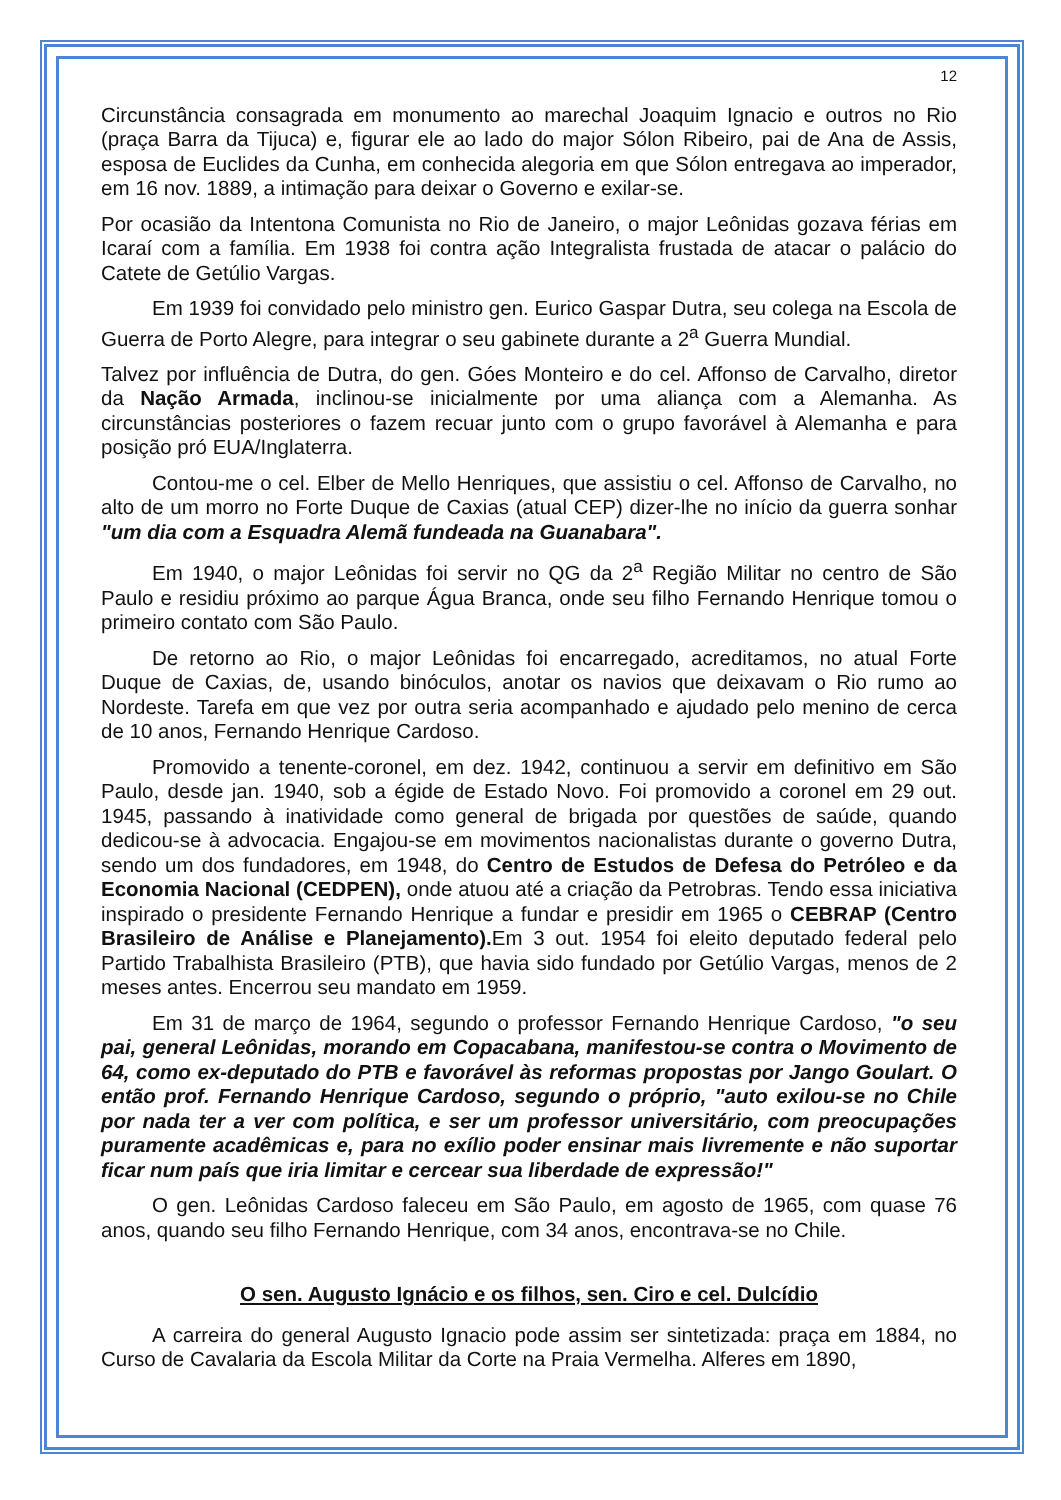12
Circunstância consagrada em monumento ao marechal Joaquim Ignacio e outros no Rio (praça Barra da Tijuca) e, figurar ele ao lado do major Sólon Ribeiro, pai de Ana de Assis, esposa de Euclides da Cunha, em conhecida alegoria em que Sólon entregava ao imperador, em 16 nov. 1889, a intimação para deixar o Governo e exilar-se.
Por ocasião da Intentona Comunista no Rio de Janeiro, o major Leônidas gozava férias em Icaraí com a família. Em 1938 foi contra ação Integralista frustada de atacar o palácio do Catete de Getúlio Vargas.
Em 1939 foi convidado pelo ministro gen. Eurico Gaspar Dutra, seu colega na Escola de Guerra de Porto Alegre, para integrar o seu gabinete durante a 2<sup>a</sup> Guerra Mundial.
Talvez por influência de Dutra, do gen. Góes Monteiro e do cel. Affonso de Carvalho, diretor da Nação Armada, inclinou-se inicialmente por uma aliança com a Alemanha. As circunstâncias posteriores o fazem recuar junto com o grupo favorável à Alemanha e para posição pró EUA/Inglaterra.
Contou-me o cel. Elber de Mello Henriques, que assistiu o cel. Affonso de Carvalho, no alto de um morro no Forte Duque de Caxias (atual CEP) dizer-lhe no início da guerra sonhar "um dia com a Esquadra Alemã fundeada na Guanabara".
Em 1940, o major Leônidas foi servir no QG da 2<sup>a</sup> Região Militar no centro de São Paulo e residiu próximo ao parque Água Branca, onde seu filho Fernando Henrique tomou o primeiro contato com São Paulo.
De retorno ao Rio, o major Leônidas foi encarregado, acreditamos, no atual Forte Duque de Caxias, de, usando binóculos, anotar os navios que deixavam o Rio rumo ao Nordeste. Tarefa em que vez por outra seria acompanhado e ajudado pelo menino de cerca de 10 anos, Fernando Henrique Cardoso.
Promovido a tenente-coronel, em dez. 1942, continuou a servir em definitivo em São Paulo, desde jan. 1940, sob a égide de Estado Novo. Foi promovido a coronel em 29 out. 1945, passando à inatividade como general de brigada por questões de saúde, quando dedicou-se à advocacia. Engajou-se em movimentos nacionalistas durante o governo Dutra, sendo um dos fundadores, em 1948, do Centro de Estudos de Defesa do Petróleo e da Economia Nacional (CEDPEN), onde atuou até a criação da Petrobras. Tendo essa iniciativa inspirado o presidente Fernando Henrique a fundar e presidir em 1965 o CEBRAP (Centro Brasileiro de Análise e Planejamento). Em 3 out. 1954 foi eleito deputado federal pelo Partido Trabalhista Brasileiro (PTB), que havia sido fundado por Getúlio Vargas, menos de 2 meses antes. Encerrou seu mandato em 1959.
Em 31 de março de 1964, segundo o professor Fernando Henrique Cardoso, "o seu pai, general Leônidas, morando em Copacabana, manifestou-se contra o Movimento de 64, como ex-deputado do PTB e favorável às reformas propostas por Jango Goulart. O então prof. Fernando Henrique Cardoso, segundo o próprio, "auto exilou-se no Chile por nada ter a ver com política, e ser um professor universitário, com preocupações puramente acadêmicas e, para no exílio poder ensinar mais livremente e não suportar ficar num país que iria limitar e cercear sua liberdade de expressão!"
O gen. Leônidas Cardoso faleceu em São Paulo, em agosto de 1965, com quase 76 anos, quando seu filho Fernando Henrique, com 34 anos, encontrava-se no Chile.
O sen. Augusto Ignácio e os filhos, sen. Ciro e cel. Dulcídio
A carreira do general Augusto Ignacio pode assim ser sintetizada: praça em 1884, no Curso de Cavalaria da Escola Militar da Corte na Praia Vermelha. Alferes em 1890,